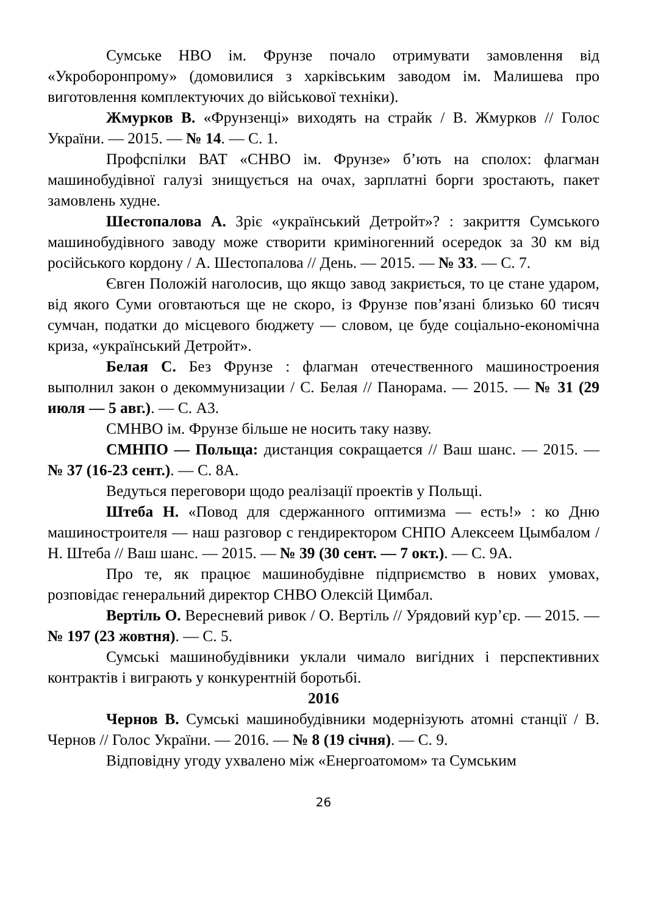Сумське НВО ім. Фрунзе почало отримувати замовлення від «Укроборонпрому» (домовилися з харківським заводом ім. Малишева про виготовлення комплектуючих до військової техніки).
Жмурков В. «Фрунзенці» виходять на страйк / В. Жмурков // Голос України. — 2015. — № 14. — С. 1.
Профспілки ВАТ «СНВО ім. Фрунзе» б’ють на сполох: флагман машинобудівної галузі знищується на очах, зарплатні борги зростають, пакет замовлень худне.
Шестопалова А. Зріє «український Детройт»? : закриття Сумського машинобудівного заводу може створити криміногенний осередок за 30 км від російського кордону / А. Шестопалова // День. — 2015. — № 33. — С. 7.
Євген Положій наголосив, що якщо завод закриється, то це стане ударом, від якого Суми оговтаються ще не скоро, із Фрунзе пов’язані близько 60 тисяч сумчан, податки до місцевого бюджету — словом, це буде соціально-економічна криза, «український Детройт».
Белая С. Без Фрунзе : флагман отечественного машиностроения выполнил закон о декоммунизации / С. Белая // Панорама. — 2015. — № 31 (29 июля — 5 авг.). — С. А3.
СМНВО ім. Фрунзе більше не носить таку назву.
СМНПО — Польща: дистанция сокращается // Ваш шанс. — 2015. — № 37 (16-23 сент.). — С. 8А.
Ведуться переговори щодо реалізації проектів у Польщі.
Штеба Н. «Повод для сдержанного оптимизма — есть!» : ко Дню машиностроителя — наш разговор с гендиректором СНПО Алексеем Цымбалом / Н. Штеба // Ваш шанс. — 2015. — № 39 (30 сент. — 7 окт.). — С. 9А.
Про те, як працює машинобудівне підприємство в нових умовах, розповідає генеральний директор СНВО Олексій Цимбал.
Вертіль О. Вересневий ривок / О. Вертіль // Урядовий кур’єр. — 2015. — № 197 (23 жовтня). — С. 5.
Сумські машинобудівники уклали чимало вигідних і перспективних контрактів і виграють у конкурентній боротьбі.
2016
Чернов В. Сумські машинобудівники модернізують атомні станції / В. Чернов // Голос України. — 2016. — № 8 (19 січня). — С. 9.
Відповідну угоду ухвалено між «Енергоатомом» та Сумським
26